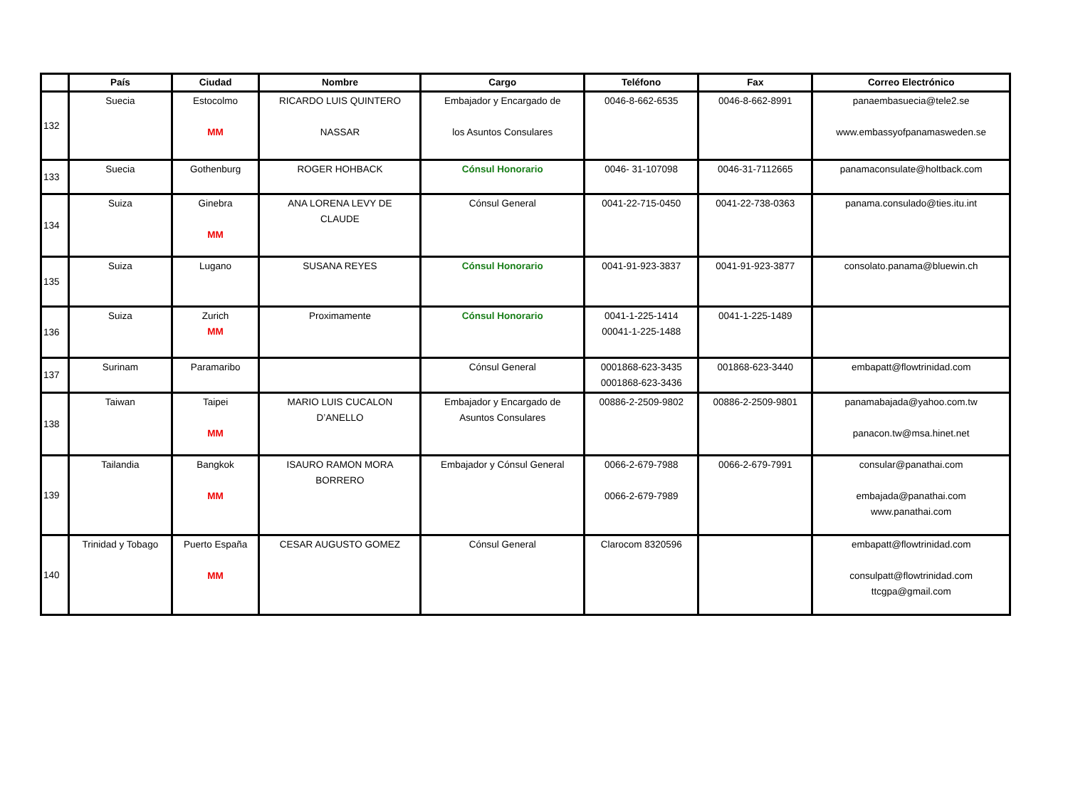| | País | Ciudad | Nombre | Cargo | Teléfono | Fax | Correo Electrónico |
| --- | --- | --- | --- | --- | --- | --- | --- |
| 132 | Suecia | Estocolmo MM | RICARDO LUIS QUINTERO NASSAR | Embajador y Encargado de los Asuntos Consulares | 0046-8-662-6535 | 0046-8-662-8991 | panaembasuecia@tele2.se www.embassyofpanamasweden.se |
| 133 | Suecia | Gothenburg | ROGER HOHBACK | Cónsul Honorario | 0046- 31-107098 | 0046-31-7112665 | panamaconsulate@holtback.com |
| 134 | Suiza | Ginebra MM | ANA LORENA LEVY DE CLAUDE | Cónsul General | 0041-22-715-0450 | 0041-22-738-0363 | panama.consulado@ties.itu.int |
| 135 | Suiza | Lugano | SUSANA REYES | Cónsul Honorario | 0041-91-923-3837 | 0041-91-923-3877 | consolato.panama@bluewin.ch |
| 136 | Suiza | Zurich MM | Proximamente | Cónsul Honorario | 0041-1-225-1414 00041-1-225-1488 | 0041-1-225-1489 | |
| 137 | Surinam | Paramaribo | | Cónsul General | 0001868-623-3435 0001868-623-3436 | 001868-623-3440 | embapatt@flowtrinidad.com |
| 138 | Taiwan | Taipei MM | MARIO LUIS CUCALON D’ANELLO | Embajador y Encargado de Asuntos Consulares | 00886-2-2509-9802 | 00886-2-2509-9801 | panamabajada@yahoo.com.tw panacon.tw@msa.hinet.net |
| 139 | Tailandia | Bangkok MM | ISAURO RAMON MORA BORRERO | Embajador y Cónsul General | 0066-2-679-7988 0066-2-679-7989 | 0066-2-679-7991 | consular@panathai.com embajada@panathai.com www.panathai.com |
| 140 | Trinidad y Tobago | Puerto España MM | CESAR AUGUSTO GOMEZ | Cónsul General | Clarocom 8320596 | | embapatt@flowtrinidad.com consulpatt@flowtrinidad.com ttcgpa@gmail.com |